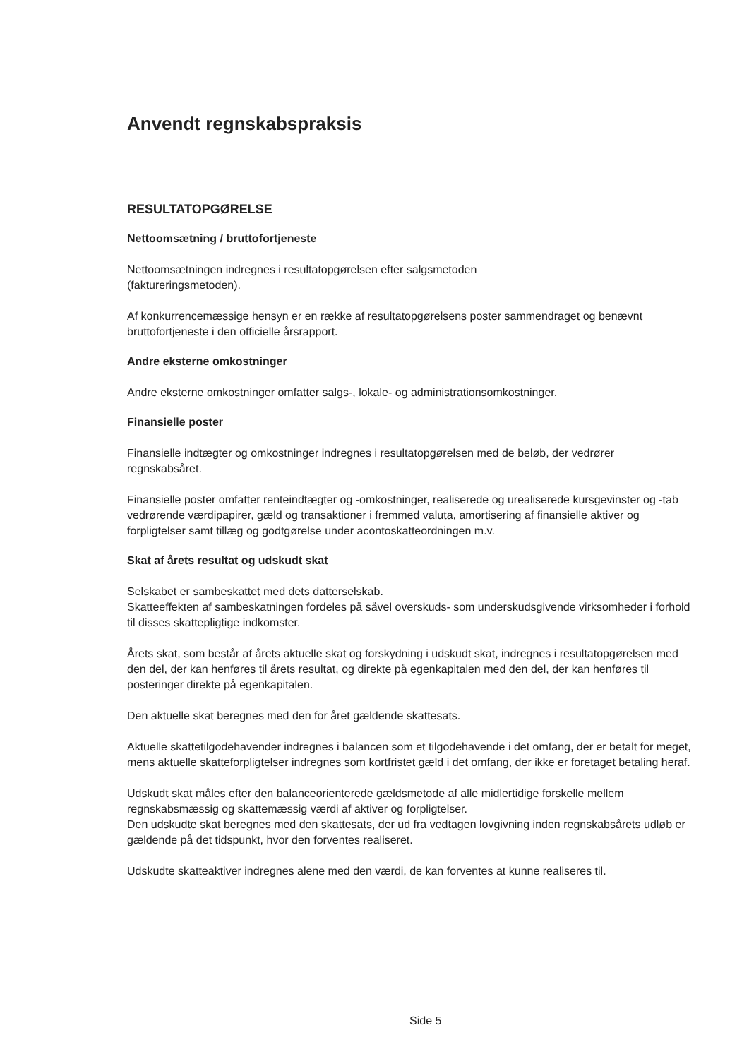Anvendt regnskabspraksis
RESULTATOPGØRELSE
Nettoomsætning / bruttofortjeneste
Nettoomsætningen indregnes i resultatopgørelsen efter salgsmetoden
(faktureringsmetoden).
Af konkurrencemæssige hensyn er en række af resultatopgørelsens poster sammendraget og benævnt bruttofortjeneste i den officielle årsrapport.
Andre eksterne omkostninger
Andre eksterne omkostninger omfatter salgs-, lokale- og administrationsomkostninger.
Finansielle poster
Finansielle indtægter og omkostninger indregnes i resultatopgørelsen med de beløb, der vedrører regnskabsåret.
Finansielle poster omfatter renteindtægter og -omkostninger, realiserede og urealiserede kursgevinster og -tab vedrørende værdipapirer, gæld og transaktioner i fremmed valuta, amortisering af finansielle aktiver og forpligtelser samt tillæg og godtgørelse under acontoskatteordningen m.v.
Skat af årets resultat og udskudt skat
Selskabet er sambeskattet med dets datterselskab.
Skatteeffekten af sambeskatningen fordeles på såvel overskuds- som underskudsgivende virksomheder i forhold til disses skattepligtige indkomster.
Årets skat, som består af årets aktuelle skat og forskydning i udskudt skat, indregnes i resultatopgørelsen med den del, der kan henføres til årets resultat, og direkte på egenkapitalen med den del, der kan henføres til posteringer direkte på egenkapitalen.
Den aktuelle skat beregnes med den for året gældende skattesats.
Aktuelle skattetilgodehavender indregnes i balancen som et tilgodehavende i det omfang, der er betalt for meget, mens aktuelle skatteforpligtelser indregnes som kortfristet gæld i det omfang, der ikke er foretaget betaling heraf.
Udskudt skat måles efter den balanceorienterede gældsmetode af alle midlertidige forskelle mellem regnskabsmæssig og skattemæssig værdi af aktiver og forpligtelser.
Den udskudte skat beregnes med den skattesats, der ud fra vedtagen lovgivning inden regnskabsårets udløb er gældende på det tidspunkt, hvor den forventes realiseret.
Udskudte skatteaktiver indregnes alene med den værdi, de kan forventes at kunne realiseres til.
Side 5